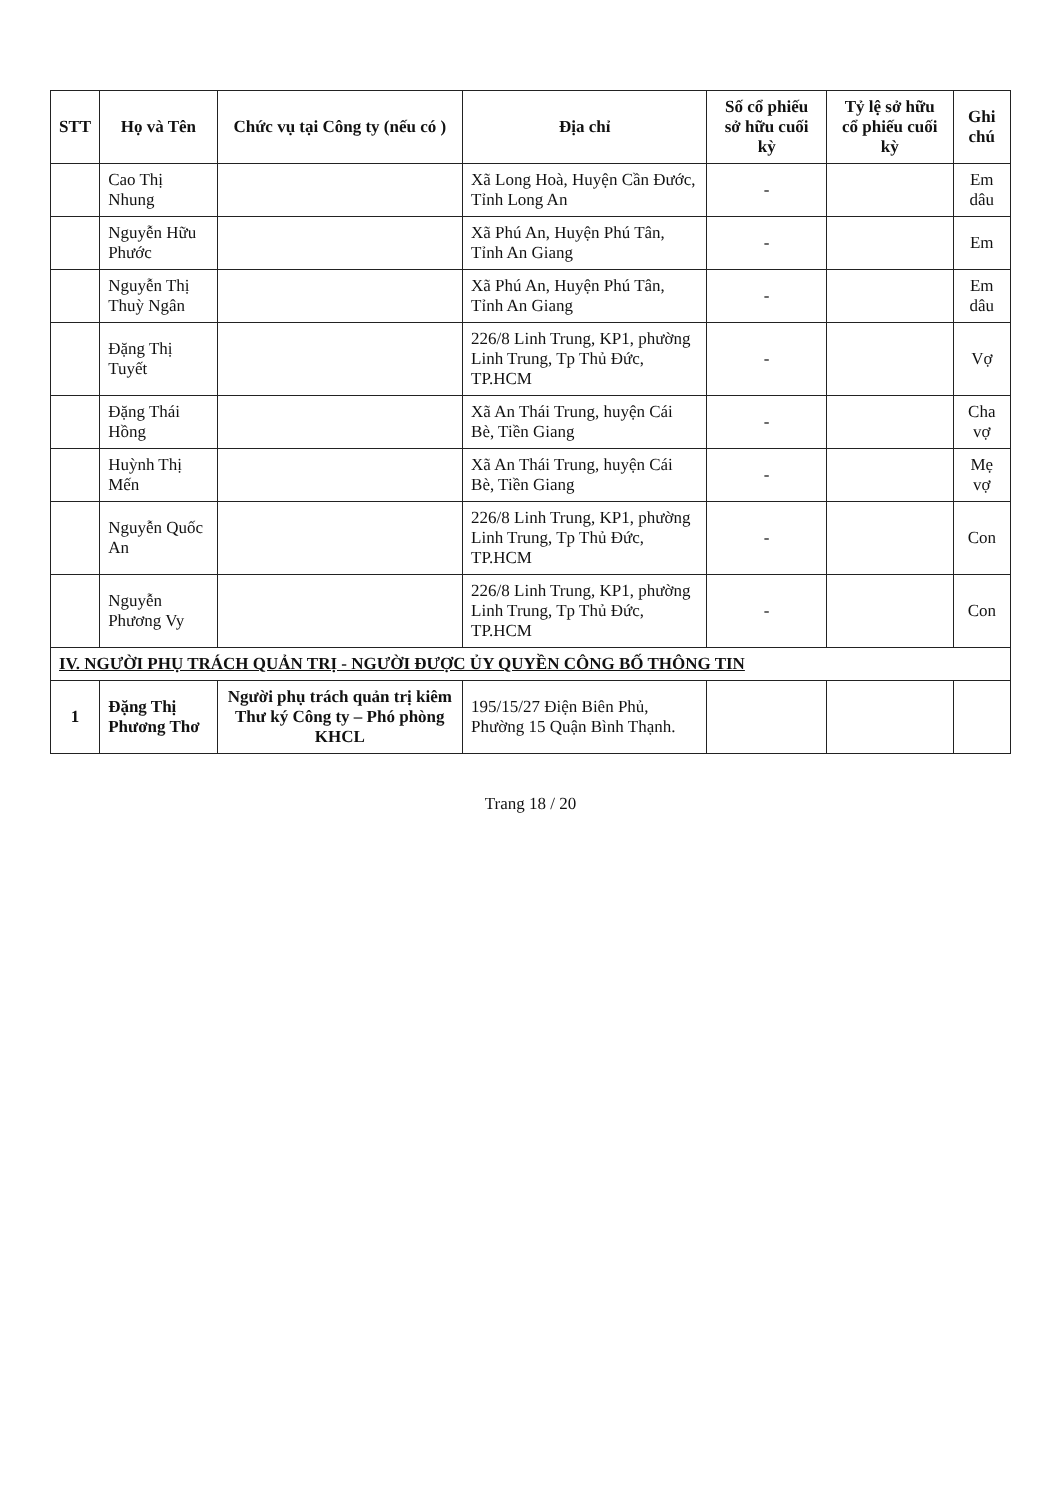| STT | Họ và Tên | Chức vụ tại Công ty (nếu có ) | Địa chỉ | Số cổ phiếu sở hữu cuối kỳ | Tỷ lệ sở hữu cổ phiếu cuối kỳ | Ghi chú |
| --- | --- | --- | --- | --- | --- | --- |
| | Cao Thị Nhung | | Xã Long Hoà, Huyện Cần Đước, Tỉnh Long An | - | | Em dâu |
| | Nguyễn Hữu Phước | | Xã Phú An, Huyện Phú Tân, Tỉnh An Giang | - | | Em |
| | Nguyễn Thị Thuỳ Ngân | | Xã Phú An, Huyện Phú Tân, Tỉnh An Giang | - | | Em dâu |
| | Đặng Thị Tuyết | | 226/8 Linh Trung, KP1, phường Linh Trung, Tp Thủ Đức, TP.HCM | - | | Vợ |
| | Đặng Thái Hồng | | Xã An Thái Trung, huyện Cái Bè, Tiền Giang | - | | Cha vợ |
| | Huỳnh Thị Mến | | Xã An Thái Trung, huyện Cái Bè, Tiền Giang | - | | Mẹ vợ |
| | Nguyễn Quốc An | | 226/8 Linh Trung, KP1, phường Linh Trung, Tp Thủ Đức, TP.HCM | - | | Con |
| | Nguyễn Phương Vy | | 226/8 Linh Trung, KP1, phường Linh Trung, Tp Thủ Đức, TP.HCM | - | | Con |
| IV. NGƯỜI PHỤ TRÁCH QUẢN TRỊ - NGƯỜI ĐƯỢC ỦY QUYỀN CÔNG BỐ THÔNG TIN | | | | | | |
| 1 | Đặng Thị Phương Thơ | Người phụ trách quản trị kiêm Thư ký Công ty – Phó phòng KHCL | 195/15/27 Điện Biên Phủ, Phường 15 Quận Bình Thạnh. | | | |
Trang 18 / 20